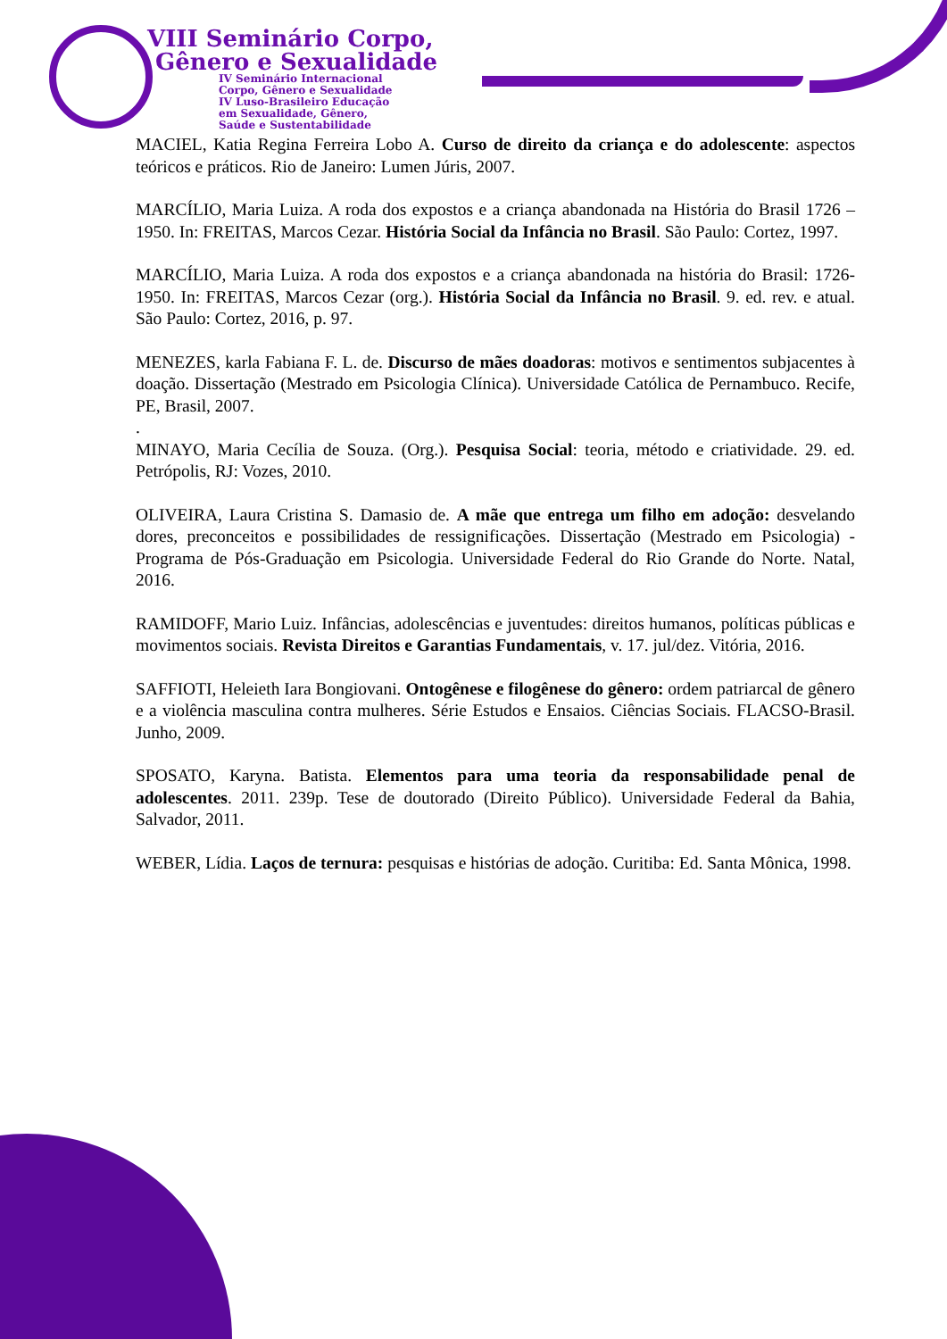VIII Seminário Corpo,
Gênero e Sexualidade
IV Seminário Internacional
Corpo, Gênero e Sexualidade
IV Luso-Brasileiro Educação
em Sexualidade, Gênero,
Saúde e Sustentabilidade
MACIEL, Katia Regina Ferreira Lobo A. Curso de direito da criança e do adolescente: aspectos teóricos e práticos. Rio de Janeiro: Lumen Júris, 2007.
MARCÍLIO, Maria Luiza. A roda dos expostos e a criança abandonada na História do Brasil 1726 – 1950. In: FREITAS, Marcos Cezar. História Social da Infância no Brasil. São Paulo: Cortez, 1997.
MARCÍLIO, Maria Luiza. A roda dos expostos e a criança abandonada na história do Brasil: 1726-1950. In: FREITAS, Marcos Cezar (org.). História Social da Infância no Brasil. 9. ed. rev. e atual. São Paulo: Cortez, 2016, p. 97.
MENEZES, karla Fabiana F. L. de. Discurso de mães doadoras: motivos e sentimentos subjacentes à doação. Dissertação (Mestrado em Psicologia Clínica). Universidade Católica de Pernambuco. Recife, PE, Brasil, 2007.
.
MINAYO, Maria Cecília de Souza. (Org.). Pesquisa Social: teoria, método e criatividade. 29. ed. Petrópolis, RJ: Vozes, 2010.
OLIVEIRA, Laura Cristina S. Damasio de. A mãe que entrega um filho em adoção: desvelando dores, preconceitos e possibilidades de ressignificações. Dissertação (Mestrado em Psicologia) - Programa de Pós-Graduação em Psicologia. Universidade Federal do Rio Grande do Norte. Natal, 2016.
RAMIDOFF, Mario Luiz. Infâncias, adolescências e juventudes: direitos humanos, políticas públicas e movimentos sociais. Revista Direitos e Garantias Fundamentais, v. 17. jul/dez. Vitória, 2016.
SAFFIOTI, Heleieth Iara Bongiovani. Ontogênese e filogênese do gênero: ordem patriarcal de gênero e a violência masculina contra mulheres. Série Estudos e Ensaios. Ciências Sociais. FLACSO-Brasil. Junho, 2009.
SPOSATO, Karyna. Batista. Elementos para uma teoria da responsabilidade penal de adolescentes. 2011. 239p. Tese de doutorado (Direito Público). Universidade Federal da Bahia, Salvador, 2011.
WEBER, Lídia. Laços de ternura: pesquisas e histórias de adoção. Curitiba: Ed. Santa Mônica, 1998.